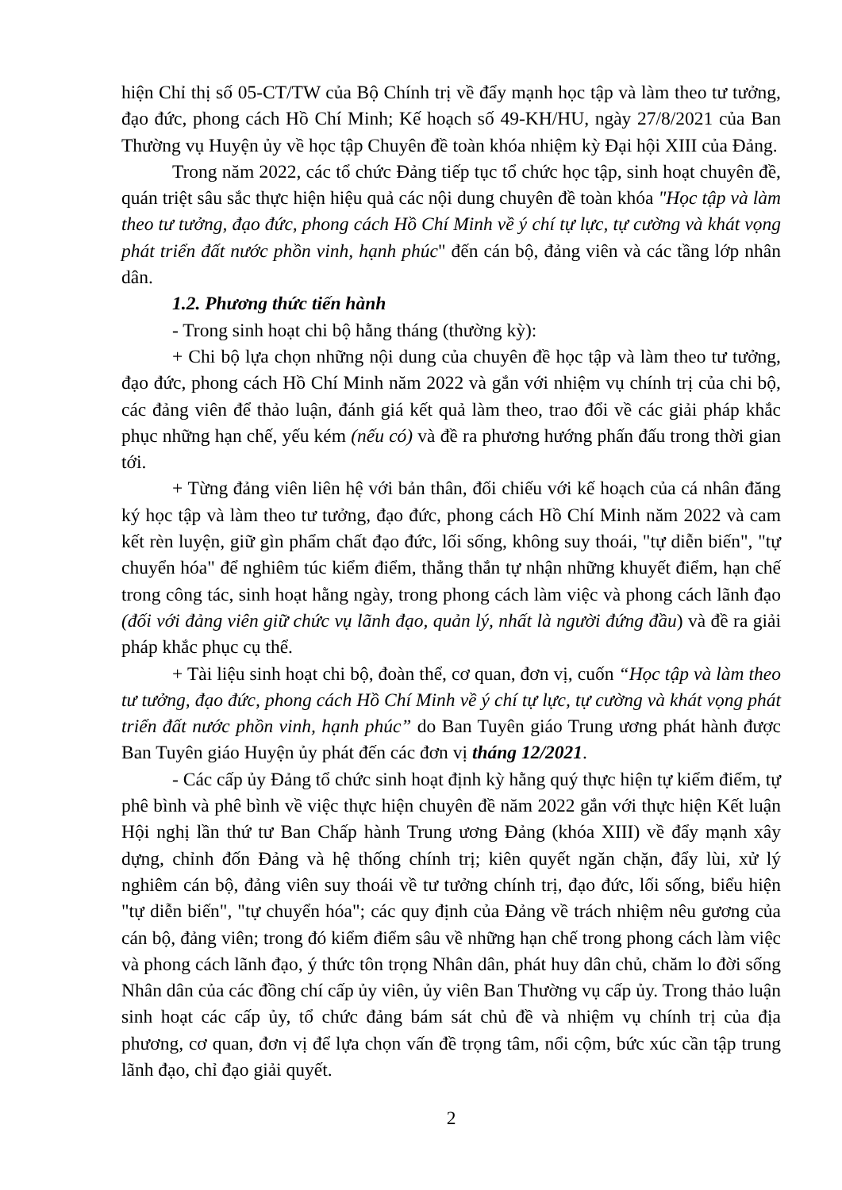hiện Chỉ thị số 05-CT/TW của Bộ Chính trị về đẩy mạnh học tập và làm theo tư tưởng, đạo đức, phong cách Hồ Chí Minh; Kế hoạch số 49-KH/HU, ngày 27/8/2021 của Ban Thường vụ Huyện ủy về học tập Chuyên đề toàn khóa nhiệm kỳ Đại hội XIII của Đảng.
Trong năm 2022, các tổ chức Đảng tiếp tục tổ chức học tập, sinh hoạt chuyên đề, quán triệt sâu sắc thực hiện hiệu quả các nội dung chuyên đề toàn khóa "Học tập và làm theo tư tưởng, đạo đức, phong cách Hồ Chí Minh về ý chí tự lực, tự cường và khát vọng phát triển đất nước phồn vinh, hạnh phúc" đến cán bộ, đảng viên và các tầng lớp nhân dân.
1.2. Phương thức tiến hành
- Trong sinh hoạt chi bộ hằng tháng (thường kỳ):
+ Chi bộ lựa chọn những nội dung của chuyên đề học tập và làm theo tư tưởng, đạo đức, phong cách Hồ Chí Minh năm 2022 và gắn với nhiệm vụ chính trị của chi bộ, các đảng viên để thảo luận, đánh giá kết quả làm theo, trao đổi về các giải pháp khắc phục những hạn chế, yếu kém (nếu có) và đề ra phương hướng phấn đấu trong thời gian tới.
+ Từng đảng viên liên hệ với bản thân, đối chiếu với kế hoạch của cá nhân đăng ký học tập và làm theo tư tưởng, đạo đức, phong cách Hồ Chí Minh năm 2022 và cam kết rèn luyện, giữ gìn phẩm chất đạo đức, lối sống, không suy thoái, "tự diễn biến", "tự chuyển hóa" để nghiêm túc kiểm điểm, thẳng thắn tự nhận những khuyết điểm, hạn chế trong công tác, sinh hoạt hằng ngày, trong phong cách làm việc và phong cách lãnh đạo (đối với đảng viên giữ chức vụ lãnh đạo, quản lý, nhất là người đứng đầu) và đề ra giải pháp khắc phục cụ thể.
+ Tài liệu sinh hoạt chi bộ, đoàn thể, cơ quan, đơn vị, cuốn “Học tập và làm theo tư tưởng, đạo đức, phong cách Hồ Chí Minh về ý chí tự lực, tự cường và khát vọng phát triển đất nước phồn vinh, hạnh phúc” do Ban Tuyên giáo Trung ương phát hành được Ban Tuyên giáo Huyện ủy phát đến các đơn vị tháng 12/2021.
- Các cấp ủy Đảng tổ chức sinh hoạt định kỳ hằng quý thực hiện tự kiểm điểm, tự phê bình và phê bình về việc thực hiện chuyên đề năm 2022 gắn với thực hiện Kết luận Hội nghị lần thứ tư Ban Chấp hành Trung ương Đảng (khóa XIII) về đẩy mạnh xây dựng, chỉnh đốn Đảng và hệ thống chính trị; kiên quyết ngăn chặn, đẩy lùi, xử lý nghiêm cán bộ, đảng viên suy thoái về tư tưởng chính trị, đạo đức, lối sống, biểu hiện "tự diễn biến", "tự chuyển hóa"; các quy định của Đảng về trách nhiệm nêu gương của cán bộ, đảng viên; trong đó kiểm điểm sâu về những hạn chế trong phong cách làm việc và phong cách lãnh đạo, ý thức tôn trọng Nhân dân, phát huy dân chủ, chăm lo đời sống Nhân dân của các đồng chí cấp ủy viên, ủy viên Ban Thường vụ cấp ủy. Trong thảo luận sinh hoạt các cấp ủy, tổ chức đảng bám sát chủ đề và nhiệm vụ chính trị của địa phương, cơ quan, đơn vị để lựa chọn vấn đề trọng tâm, nổi cộm, bức xúc cần tập trung lãnh đạo, chỉ đạo giải quyết.
2